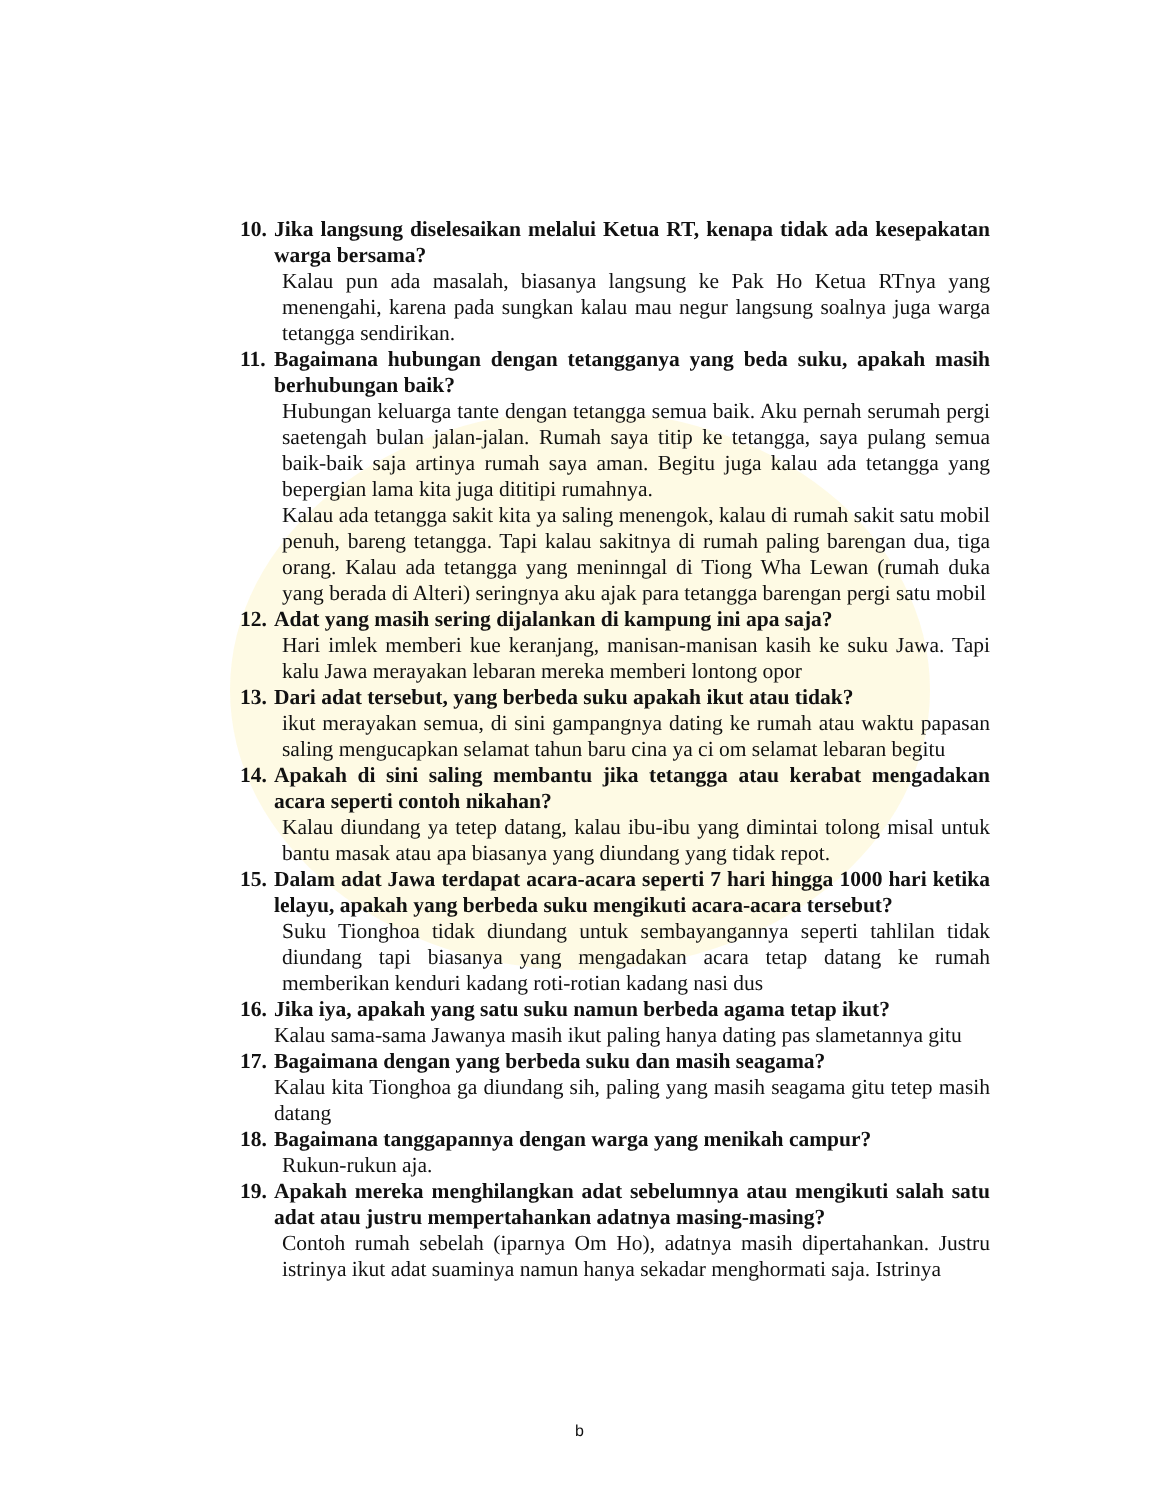10. Jika langsung diselesaikan melalui Ketua RT, kenapa tidak ada kesepakatan warga bersama?
Kalau pun ada masalah, biasanya langsung ke Pak Ho Ketua RTnya yang menengahi, karena pada sungkan kalau mau negur langsung soalnya juga warga tetangga sendirikan.
11. Bagaimana hubungan dengan tetangganya yang beda suku, apakah masih berhubungan baik?
Hubungan keluarga tante dengan tetangga semua baik. Aku pernah serumah pergi saetengah bulan jalan-jalan. Rumah saya titip ke tetangga, saya pulang semua baik-baik saja artinya rumah saya aman. Begitu juga kalau ada tetangga yang bepergian lama kita juga dititipi rumahnya.
Kalau ada tetangga sakit kita ya saling menengok, kalau di rumah sakit satu mobil penuh, bareng tetangga. Tapi kalau sakitnya di rumah paling barengan dua, tiga orang. Kalau ada tetangga yang meninngal di Tiong Wha Lewan (rumah duka yang berada di Alteri) seringnya aku ajak para tetangga barengan pergi satu mobil
12. Adat yang masih sering dijalankan di kampung ini apa saja?
Hari imlek memberi kue keranjang, manisan-manisan kasih ke suku Jawa. Tapi kalu Jawa merayakan lebaran mereka memberi lontong opor
13. Dari adat tersebut, yang berbeda suku apakah ikut atau tidak?
ikut merayakan semua, di sini gampangnya dating ke rumah atau waktu papasan saling mengucapkan selamat tahun baru cina ya ci om selamat lebaran begitu
14. Apakah di sini saling membantu jika tetangga atau kerabat mengadakan acara seperti contoh nikahan?
Kalau diundang ya tetep datang, kalau ibu-ibu yang dimintai tolong misal untuk bantu masak atau apa biasanya yang diundang yang tidak repot.
15. Dalam adat Jawa terdapat acara-acara seperti 7 hari hingga 1000 hari ketika lelayu, apakah yang berbeda suku mengikuti acara-acara tersebut?
Suku Tionghoa tidak diundang untuk sembayangannya seperti tahlilan tidak diundang tapi biasanya yang mengadakan acara tetap datang ke rumah memberikan kenduri kadang roti-rotian kadang nasi dus
16. Jika iya, apakah yang satu suku namun berbeda agama tetap ikut?
Kalau sama-sama Jawanya masih ikut paling hanya dating pas slametannya gitu
17. Bagaimana dengan yang berbeda suku dan masih seagama?
Kalau kita Tionghoa ga diundang sih, paling yang masih seagama gitu tetep masih datang
18. Bagaimana tanggapannya dengan warga yang menikah campur?
Rukun-rukun aja.
19. Apakah mereka menghilangkan adat sebelumnya atau mengikuti salah satu adat atau justru mempertahankan adatnya masing-masing?
Contoh rumah sebelah (iparnya Om Ho), adatnya masih dipertahankan. Justru istrinya ikut adat suaminya namun hanya sekadar menghormati saja. Istrinya
b